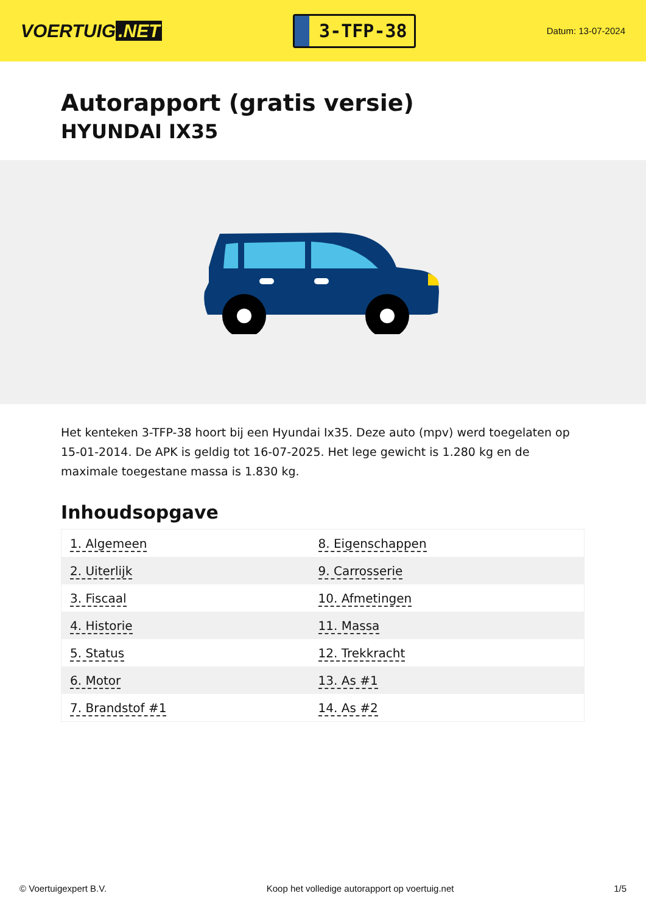VOERTUIG.NET
3-TFP-38
Datum: 13-07-2024
Autorapport (gratis versie)
HYUNDAI IX35
Het kenteken 3-TFP-38 hoort bij een Hyundai Ix35. Deze auto (mpv) werd toegelaten op 15-01-2014. De APK is geldig tot 16-07-2025. Het lege gewicht is 1.280 kg en de maximale toegestane massa is 1.830 kg.
Inhoudsopgave
| 1. Algemeen | 8. Eigenschappen |
| 2. Uiterlijk | 9. Carrosserie |
| 3. Fiscaal | 10. Afmetingen |
| 4. Historie | 11. Massa |
| 5. Status | 12. Trekkracht |
| 6. Motor | 13. As #1 |
| 7. Brandstof #1 | 14. As #2 |
© Voertuigexpert B.V. Koop het volledige autorapport op voertuig.net 1/5